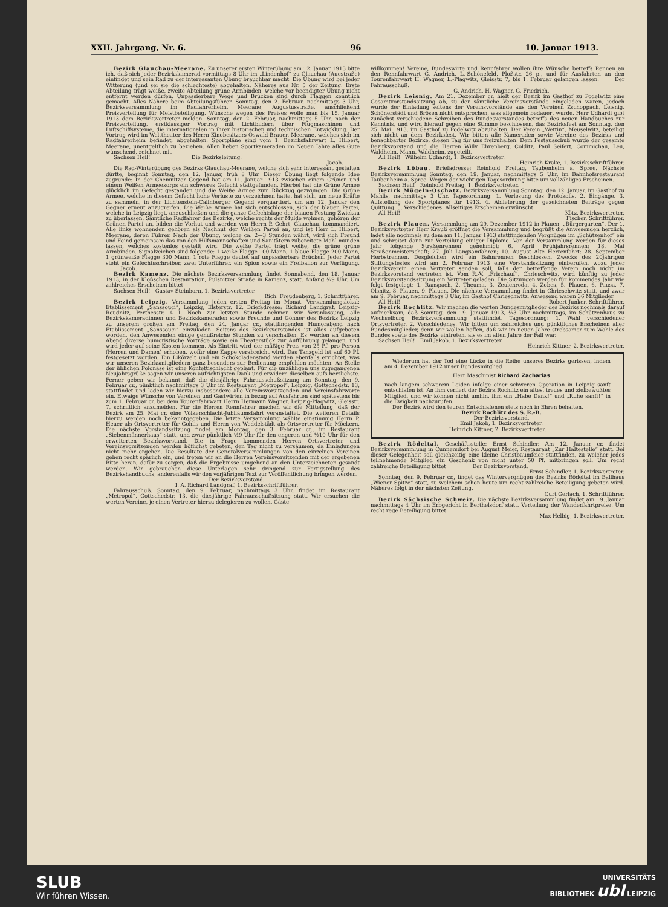XXII. Jahrgang, Nr. 6. 96 10. Januar 1913.
Bezirk Glauchau-Meerane. Zu unserer ersten Winterübung am 12. Januar 1913 bitte ich, daß sich jeder Bezirkskamerad vormittags 8 Uhr im „Lindenhof“ zu Glauchau (Auestraße) einfindet und sein Rad zu der interessanten Übung brauchbar macht. Die Übung wird bei jeder Witterung (und sei sie die schlechteste) abgehalten. Näheres aus Nr. 5 der Zeitung. Erste Abteilung trägt weiße, zweite Abteilung grüne Armbinden, welche vor beendigter Übung nicht entfernt werden dürfen. Unpassierbare Wege und Brücken sind durch Flaggen kenntlich gemacht. Alles Nähere beim Abteilungsführer. Sonntag, den 2. Februar, nachmittags 3 Uhr, Bezirksversammlung im Radfahrerheim, Meerane, Augustusstraße, anschließend Preisverteilung für Meistbeteiligung. Wünsche wegen des Preises wolle man bis 15. Januar 1913 dem Bezirksvertreter melden. Sonntag, den 2. Februar, nachmittags 5 Uhr, nach der Preisverteilung, erstklassiger Vortrag mit Lichtbildern über Flugmaschinen und Luftschiffsysteme, die internationalen in ihrer historischen und technischen Entwicklung. Der Vortrag wird im Welttheater des Herrn Kinobesitzers Oswald Brauer, Meerane, welches sich im Radfahrerheim befindet, abgehalten. Sportpläne sind vom 1. Bezirksfahrwart L. Hilbert, Meerane, unentgeltlich zu beziehen. Allen lieben Sportkameraden im Neuen Jahre alles Gute wünschend, zeichnet mit
Sachsen Heil! Die Bezirksleitung.
Jacob.
Die Rad-Winterübung des Bezirks Glauchau-Meerane, welche sich sehr interessant gestalten dürfte, beginnt Sonntag, den 12. Januar, früh 8 Uhr. Dieser Übung liegt folgende Idee zugrunde: In der Chemnitzer Gegend hat am 11. Januar 1913 zwischen einem Grünen und einem Weißen Armeekorps ein schweres Gefecht stattgefunden. Hierbei hat die Grüne Armee glücklich im Gefecht gestanden und die Weiße Armee zum Rückzug gezwungen. Die Grüne Armee, welche in diesem Gefecht hohe Verluste zu verzeichnen hatte, hat sich, um neue Kräfte zu sammeln, in der Lichtenstein-Callnberger Gegend verquartiert, um am 12. Januar den Gegner erneut anzugreifen. Die Weiße Armee hat sich entschlossen, sich der blauen Partei, welche in Leipzig liegt, anzuschließen und die ganze Gefechtslage der blauen Festung Zwickau zu überlassen. Sämtliche Radfahrer des Bezirks, welche rechts der Mulde wohnen, gehören der Grünen Partei an, bilden die Vorhut und werden von Herrn P. Gehrt, Glauchau, kommandiert. Alle links wohnenden gehören als Nachhut der Weißen Partei an, und ist Herr L. Hilbert, Meerane, deren Führer. Nach der Übung, welche ca. 2—3 Stunden währt, wird sich Freund und Feind gemeinsam das von den Hilfsmannschaften und Sanitätern zubereitete Mahl munden lassen, welches kostenlos gestellt wird. Die weiße Partei trägt weiße, die grüne grüne Armbinden. Signalzeichen sind folgende: 1 weiße Flagge 100 Mann, 1 blaue Flagge 200 Mann, 1 grünweiße Flagge 300 Mann, 1 rote Flagge deutet auf unpassierbare Brücken. Jeder Partei steht ein Gefechtsschreiber, zwei Unterführer, ein Spion sowie ein Freiballon zur Verfügung. Jacob.
Bezirk Kamenz. Die nächste Bezirksversammlung findet Sonnabend, den 18. Januar 1913, in der Kloßschen Restauration, Pulsnitzer Straße in Kamenz, statt. Anfang ½9 Uhr. Um zahlreiches Erscheinen bittet
Sachsen Heil! Gustav Steinborn, 1. Bezirksvertreter.
Rich. Freudenberg, 1. Schriftführer.
Bezirk Leipzig. Versammlung jeden ersten Freitag im Monat. Versammlungslokal: Etablissement „Sanssouci“, Leipzig, Elsterstr. 12. Briefadresse: Richard Landgraf, Leipzig-Reudnitz, Perthesstr. 4 I. Noch zur letzten Stunde nehmen wir Veranlassung, alle Bezirkskameradinnen und Bezirkskameraden sowie Freunde und Gönner des Bezirks Leipzig zu unserem großen am Freitag, den 24. Januar cr., stattfindenden Humorabend nach Etablissement „Sanssouci“ einzuladen. Seitens des Bezirksvorstandes ist alles aufgeboten worden, den Anwesenden einige genußreiche Stunden zu verschaffen. Es werden an diesem Abend diverse humoristische Vorträge sowie ein Theaterstück zur Aufführung gelangen, und wird jeder auf seine Kosten kommen. Als Eintritt wird der mäßige Preis von 25 Pf. pro Person (Herren und Damen) erhoben, wofür eine Kappe verabreicht wird. Das Tanzgeld ist auf 60 Pf. festgesetzt worden. Ein Likörzelt und ein Schokoladenstand werden ebenfalls errichtet, was wir unseren Bezirksmitgliedern ganz besonders zur Bedienung empfehlen möchten. An Stelle der üblichen Polonäse ist eine Konfettischlacht geplant. Für die unzähligen uns zugegangenen Neujahrsgrüße sagen wir unseren aufrichtigsten Dank und erwidern dieselben aufs herzlichste. Ferner geben wir bekannt, daß die diesjährige Fahrausschußsitzung am Sonntag, den 9. Februar cr., pünktlich nachmittags 3 Uhr im Restaurant „Metropol“, Leipzig, Gottschedstr. 13, stattfindet und laden wir hierzu insbesondere alle Vereinsvorsitzenden und Vereinsfahrwarte ein. Etwaige Wünsche von Vereinen und Gastwirten in bezug auf Ausfahrten sind spätestens bis zum 1. Februar cr. bei dem Tourenfahrwart Herrn Hermann Wagner, Leipzig-Plagwitz, Gleisstr. 7, schriftlich anzumelden. Für die Herren Rennfahrer machen wir die Mitteilung, daß der Bezirk am 25. Mai cr. eine Völkerschlacht-Jubiläumsfahrt veranstaltet. Die weiteren Details hierzu werden noch bekanntgegeben. Die letzte Versammlung wählte einstimmig Herrn P. Heuer als Ortsvertreter für Gohlis und Herrn von Weddelstädt als Ortsvertreter für Möckern. Die nächste Vorstandssitzung findet am Montag, den 3. Februar cr., im Restaurant „Siebenmännerhaus“ statt, und zwar pünktlich ½9 Uhr für den engeren und ½10 Uhr für den erweiterten Bezirksvorstand. Die in Frage kommenden Herren Ortsvertreter und Vereinsvorsitzenden werden höflichst gebeten, den Tag nicht zu versäumen, da Einladungen nicht mehr ergehen. Die Resultate der Generalversammlungen von den einzelnen Vereinen gehen recht spärlich ein, und treten wir an die Herren Vereinsvorsitzenden mit der ergebenen Bitte heran, dafür zu sorgen, daß die Ergebnisse umgehend an den Unterzeichneten gesandt werden. Wir gebrauchen diese Unterlagen sehr dringend zur Fertigstellung des Bezirkshandbuchs, anderenfalls wir den vorjährigen Text zur Veröffentlichung bringen werden.
Der Bezirksvorstand.
I. A. Richard Landgraf, 1. Bezirksschriftführer.
Fahrausschuß. Sonntag, den 9. Februar, nachmittags 3 Uhr, findet im Restaurant „Metropol“, Gottschedstr. 13, die diesjährige Fahrausschußsitzung statt. Wir ersuchen die werten Vereine, je einen Vertreter hierzu delegieren zu wollen. Gäste
willkommen! Vereine, Bundeswirte und Rennfahrer wollen ihre Wünsche betreffs Rennen an den Rennfahrwart G. Andrich, L.-Schönefeld, Ploßstr. 26 p., und für Ausfahrten an den Tourenfahrwart H. Wagner, L.-Plagwitz, Gleisstr. 7, bis 1. Februar gelangen lassen. Der Fahrausschuß.
G. Andrich. H. Wagner. G. Friedrich.
Bezirk Leisnig. Am 21. Dezember cr. hielt der Bezirk im Gasthof zu Podelwitz eine Gesamtvorstandssitzung ab, zu der sämtliche Vereinsvorstände eingeladen waren, jedoch wurde der Einladung seitens der Vereinsvorstände aus den Vereinen Zschoppach, Leisnig, Schönerstädt und Brösen nicht entsprochen, was allgemein bedauert wurde. Herr Udhardt gibt zunächst verschiedene Schreiben des Bundesvorstandes betreffs des neuen Handbuches zur Kenntnis, und wird hierauf gegen eine Stimme beschlossen, das Bezirksfest am Sonntag, den 25. Mai 1913, im Gasthof zu Podelwitz abzuhalten. Der Verein „Wettin“, Meuselwitz, beteiligt sich nicht an dem Bezirksfest. Wir bitten alle Kameraden sowie Vereine des Bezirks und benachbarter Bezirke, diesen Tag für uns freizuhalten. Dem Festausschuß wurde der gesamte Bezirksvorstand und die Herren Willy Ehrenberg, Colditz, Paul Seifert, Commichau, Leu, Waldheim, Mann, Waldheim, zugeteilt.
All Heil! Wilhelm Udhardt, 1. Bezirksvertreter.
Heinrich Krake, 1. Bezirksschriftführer.
Bezirk Löbau. Briefadresse: Reinhold Freitag, Taubenheim a. Spree. Nächste Bezirksversammlung Sonntag, den 19. Januar, nachmittags 5 Uhr, im Bahnhofsrestaurant Taubenheim a. Spree. Wegen der wichtigen Tagesordnung bitte um vollzähliges Erscheinen.
Sachsen Heil! Reinhold Freitag, 1. Bezirksvertreter.
Bezirk Mügeln-Oschatz. Bezirksversammlung Sonntag, den 12. Januar, im Gasthof zu Mahlis, nachmittags 3 Uhr. Tagesordnung: 1. Verlesung des Protokolls. 2. Eingänge. 3. Aufstellung des Sportplanes für 1913. 4. Ablieferung der gezeichneten Beiträge gegen Quittung. 5. Verschiedenes. Allseitiges Erscheinen erwünscht.
All Heil! Kötz, Bezirksvertreter.
Fischer, Schriftführer.
Bezirk Plauen. Versammlung am 29. Dezember 1912 in Plauen, „Bürgergarten“. Der 1. Bezirksvertreter Herr Krauß eröffnet die Versammlung und begrüßt die Anwesenden herzlich, ladet alle nochmals zu dem am 11. Januar 1913 stattfindenden Vergnügen im „Schützenhof“ ein und schreitet dann zur Verteilung einiger Diplome. Von der Versammlung werden für dieses Jahr folgende Straßenrennen genehmigt: 6. April Frühjahrsrennen; 18. Mai Straßenmeisterschaft; 27. Juli Langsamfahren; 10. August Alte Herrenfahrt; 28. September Herbstrennen. Desgleichen wird ein Bahnrennen beschlossen. Zwecks des 20jährigen Stiftungsfestes wird am 2. Februar 1913 eine Vorstandssitzung einberufen, wozu jeder Bezirksverein einen Vertreter senden soll, falls der betreffende Verein noch nicht im Bezirksvorstand vertreten ist. Vom R.-V. „Frischauf“, Chrieschwitz, wird künftig zu jeder Bezirksvorstandssitzung ein Vertreter geladen. Die Sitzungen werden für kommendes Jahr wie folgt festgelegt: 1. Ranspach, 2. Theuma, 3. Zeulenroda, 4. Zobes, 5. Plauen, 6. Pausa, 7. Ölsnitz, 8. Plauen, 9. Plauen. Die nächste Versammlung findet in Chrieschwitz statt, und zwar am 9. Februar, nachmittags 3 Uhr, im Gasthof Chrieschwitz. Anwesend waren 36 Mitglieder.
All Heil! Robert Junker, Schriftführer.
Bezirk Rochlitz. Wir machen die werten Bundesmitglieder des Bezirks nochmals darauf aufmerksam, daß Sonntag, den 19. Januar 1913, ½3 Uhr nachmittags, im Schützenhaus zu Wechselburg Bezirksversammlung stattfindet. Tagesordnung: 1. Wahl verschiedener Ortsvertreter. 2. Verschiedenes. Wir bitten um zahlreiches und pünktliches Erscheinen aller Bundesmitglieder, denn wir wollen hoffen, daß wir im neuen Jahre strebsamer zum Wohle des Bundes sowie des Bezirks eintreten, als es im alten Jahre der Fall war.
Sachsen Heil! Emil Jakob, 1. Bezirksvertreter.
Heinrich Kittner, 2. Bezirksvertreter.
Wiederum hat der Tod eine Lücke in die Reihe unseres Bezirks gerissen, indem am 4. Dezember 1912 unser Bundesmitglied
Herr Maschinist Richard Zacharias
nach langem schwerem Leiden infolge einer schweren Operation in Leipzig sanft entschlafen ist. An ihm verliert der Bezirk Rochlitz ein altes, treues und zielbewußtes Mitglied, und wir können nicht umhin, ihm ein „Habe Dank!“ und „Ruhe sanft!“ in die Ewigkeit nachzurufen.
Der Bezirk wird den teuren Entschlafenen stets noch in Ehren behalten.
Bezirk Rochlitz des S. R.-B.
Der Bezirksvorstand.
Emil Jakob, 1. Bezirksvertreter.
Heinrich Kittner, 2. Bezirksvertreter.
Bezirk Rödeltal. Geschäftsstelle: Ernst Schindler. Am 12. Januar cr. findet Bezirksversammlung in Cunnersdorf bei August Meier, Restaurant „Zur Haltestelle“ statt. Bei dieser Gelegenheit soll gleichzeitig eine kleine Christbaumfeier stattfinden, zu welcher jedes teilnehmende Mitglied ein Geschenk von nicht unter 50 Pf. mitbringen soll. Um recht zahlreiche Beteiligung bittet Der Bezirksvorstand.
Ernst Schindler, 1. Bezirksvertreter.
Sonntag, den 9. Februar cr., findet das Wintervergnügen des Bezirks Rödeltal im Ballhaus „Wiener Spitze“ statt, zu welchem schon heute um recht zahlreiche Beteiligung gebeten wird. Näheres folgt in der nächsten Zeitung.
Curt Gerlach, 1. Schriftführer.
Bezirk Sächsische Schweiz. Die nächste Bezirksversammlung findet am 19. Januar nachmittags 4 Uhr im Erbgericht in Berthelsdorf statt. Verteilung der Wanderfahrtpreise. Um recht rege Beteiligung bittet
Max Helbig, 1. Bezirksvertreter.
SLUB
Wir führen Wissen.
UNIVERSITÄTS
BIBLIOTHEK ubl LEIPZIG